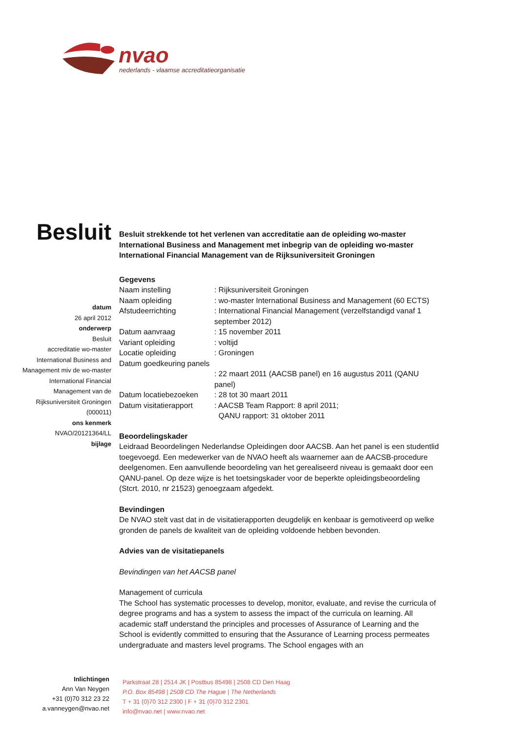nvao
nederlands - vlaamse accreditatieorganisatie
Besluit
datum
26 april 2012
onderwerp
Besluit
accreditatie wo-master
International Business and
Management miv de wo-master
International Financial
Management van de
Rijksuniversiteit Groningen
(000011)
ons kenmerk
NVAO/20121364/LL
bijlage
Besluit strekkende tot het verlenen van accreditatie aan de opleiding wo-master International Business and Management met inbegrip van de opleiding wo-master International Financial Management van de Rijksuniversiteit Groningen
Gegevens
| Naam instelling | : Rijksuniversiteit Groningen |
| Naam opleiding | : wo-master International Business and Management (60 ECTS) |
| Afstudeerrichting | : International Financial Management (verzelfstandigd vanaf 1 september 2012) |
| Datum aanvraag | : 15 november 2011 |
| Variant opleiding | : voltijd |
| Locatie opleiding | : Groningen |
| Datum goedkeuring panels | : 22 maart 2011 (AACSB panel) en 16 augustus 2011 (QANU panel) |
| Datum locatiebezoeken | : 28 tot 30 maart 2011 |
| Datum visitatierapport | : AACSB Team Rapport: 8 april 2011; QANU rapport: 31 oktober 2011 |
Beoordelingskader
Leidraad Beoordelingen Nederlandse Opleidingen door AACSB. Aan het panel is een studentlid toegevoegd. Een medewerker van de NVAO heeft als waarnemer aan de AACSB-procedure deelgenomen. Een aanvullende beoordeling van het gerealiseerd niveau is gemaakt door een QANU-panel. Op deze wijze is het toetsingskader voor de beperkte opleidingsbeoordeling (Stcrt. 2010, nr 21523) genoegzaam afgedekt.
Bevindingen
De NVAO stelt vast dat in de visitatierapporten deugdelijk en kenbaar is gemotiveerd op welke gronden de panels de kwaliteit van de opleiding voldoende hebben bevonden.
Advies van de visitatiepanels
Bevindingen van het AACSB panel
Management of curricula
The School has systematic processes to develop, monitor, evaluate, and revise the curricula of degree programs and has a system to assess the impact of the curricula on learning. All academic staff understand the principles and processes of Assurance of Learning and the School is evidently committed to ensuring that the Assurance of Learning process permeates undergraduate and masters level programs. The School engages with an
Inlichtingen
Ann Van Neygen
+31 (0)70 312 23 22
a.vanneygen@nvao.net
Parkstraat 28 | 2514 JK | Postbus 85498 | 2508 CD Den Haag
P.O. Box 85498 | 2508 CD The Hague | The Netherlands
T + 31 (0)70 312 2300 | F + 31 (0)70 312 2301
info@nvao.net | www.nvao.net